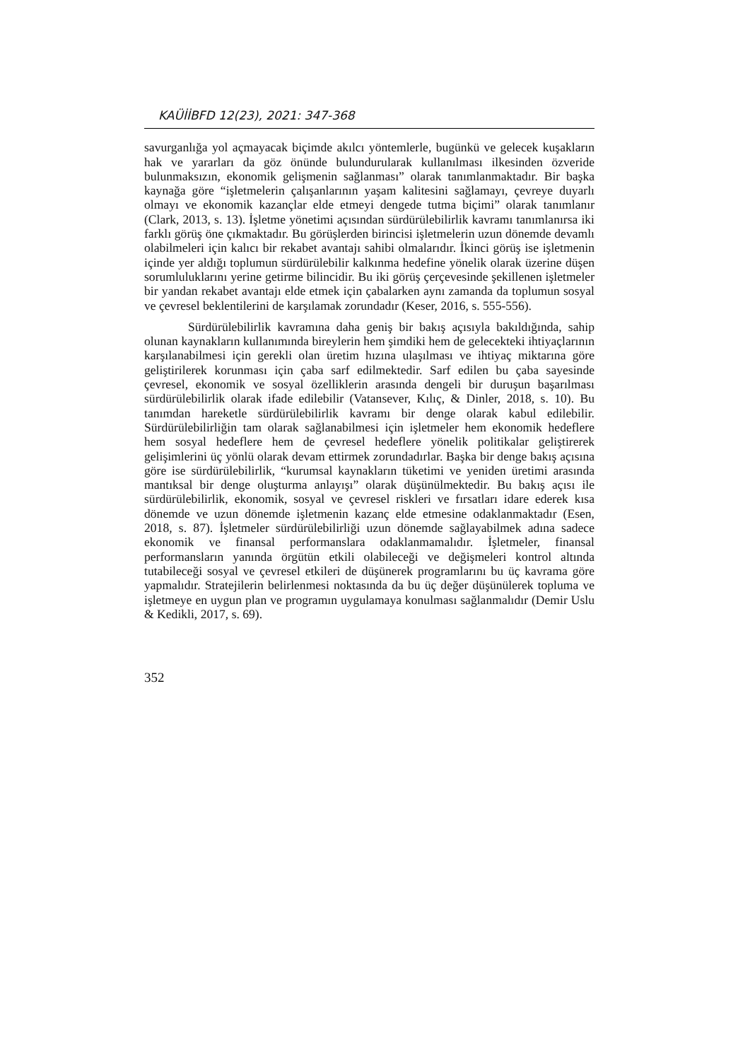KAÜİİBFD 12(23), 2021: 347-368
savurganlığa yol açmayacak biçimde akılcı yöntemlerle, bugünkü ve gelecek kuşakların hak ve yararları da göz önünde bulundurularak kullanılması ilkesinden özveride bulunmaksızın, ekonomik gelişmenin sağlanması” olarak tanımlanmaktadır. Bir başka kaynağa göre “işletmelerin çalışanlarının yaşam kalitesini sağlamayı, çevreye duyarlı olmayı ve ekonomik kazançlar elde etmeyi dengede tutma biçimi” olarak tanımlanır (Clark, 2013, s. 13). İşletme yönetimi açısından sürdürülebilirlik kavramı tanımlanırsa iki farklı görüş öne çıkmaktadır. Bu görüşlerden birincisi işletmelerin uzun dönemde devamlı olabilmeleri için kalıcı bir rekabet avantajı sahibi olmalarıdır. İkinci görüş ise işletmenin içinde yer aldığı toplumun sürdürülebilir kalkınma hedefine yönelik olarak üzerine düşen sorumluluklarını yerine getirme bilincidir. Bu iki görüş çerçevesinde şekillenen işletmeler bir yandan rekabet avantajı elde etmek için çabalarken aynı zamanda da toplumun sosyal ve çevresel beklentilerini de karşılamak zorundadır (Keser, 2016, s. 555-556).
Sürdürülebilirlik kavramına daha geniş bir bakış açısıyla bakıldığında, sahip olunan kaynakların kullanımında bireylerin hem şimdiki hem de gelecekteki ihtiyaçlarının karşılanabilmesi için gerekli olan üretim hızına ulaşılması ve ihtiyaç miktarına göre geliştirilerek korunması için çaba sarf edilmektedir. Sarf edilen bu çaba sayesinde çevresel, ekonomik ve sosyal özelliklerin arasında dengeli bir duruşun başarılması sürdürülebilirlik olarak ifade edilebilir (Vatansever, Kılıç, & Dinler, 2018, s. 10). Bu tanımdan hareketle sürdürülebilirlik kavramı bir denge olarak kabul edilebilir. Sürdürülebilirliğin tam olarak sağlanabilmesi için işletmeler hem ekonomik hedeflere hem sosyal hedeflere hem de çevresel hedeflere yönelik politikalar geliştirerek gelişimlerini üç yönlü olarak devam ettirmek zorundadırlar. Başka bir denge bakış açısına göre ise sürdürülebilirlik, “kurumsal kaynakların tüketimi ve yeniden üretimi arasında mantıksal bir denge oluşturma anlayışı” olarak düşünülmektedir. Bu bakış açısı ile sürdürülebilirlik, ekonomik, sosyal ve çevresel riskleri ve fırsatları idare ederek kısa dönemde ve uzun dönemde işletmenin kazanç elde etmesine odaklanmaktadır (Esen, 2018, s. 87). İşletmeler sürdürülebilirliği uzun dönemde sağlayabilmek adına sadece ekonomik ve finansal performanslara odaklanmamalıdır. İşletmeler, finansal performansların yanında örgütün etkili olabileceği ve değişmeleri kontrol altında tutabileceği sosyal ve çevresel etkileri de düşünerek programlarını bu üç kavrama göre yapmalıdır. Stratejilerin belirlenmesi noktasında da bu üç değer düşünülerek topluma ve işletmeye en uygun plan ve programın uygulamaya konulması sağlanmalıdır (Demir Uslu & Kedikli, 2017, s. 69).
352